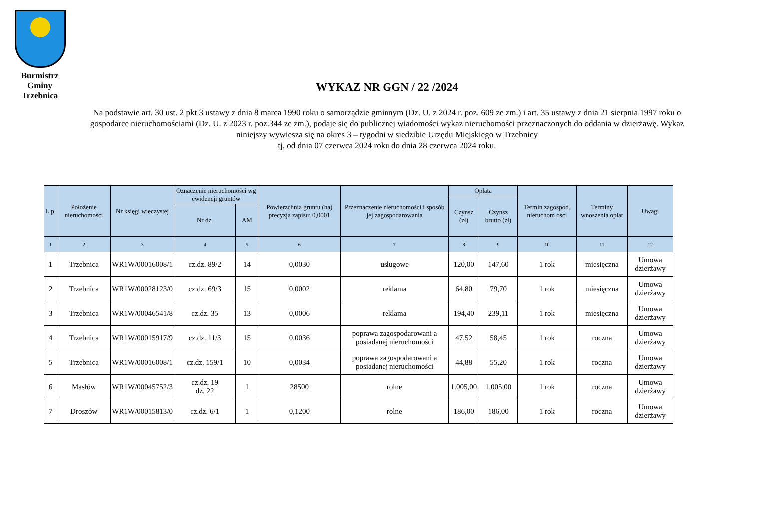Burmistrz Gminy Trzebnica
WYKAZ NR GGN / 22 /2024
Na podstawie art. 30 ust. 2 pkt 3 ustawy z dnia 8 marca 1990 roku o samorządzie gminnym (Dz. U. z 2024 r. poz. 609 ze zm.) i art. 35 ustawy z dnia 21 sierpnia 1997 roku o gospodarce nieruchomościami (Dz. U. z 2023 r. poz.344 ze zm.), podaje się do publicznej wiadomości wykaz nieruchomości przeznaczonych do oddania w dzierżawę. Wykaz niniejszy wywiesza się na okres 3 – tygodni w siedzibie Urzędu Miejskiego w Trzebnicy
tj. od dnia 07 czerwca 2024 roku do dnia 28 czerwca 2024 roku.
| L.p. | Położenie nieruchomości | Nr księgi wieczystej | Oznaczenie nieruchomości wg ewidencji gruntów | | Powierzchnia gruntu (ha) precyzja zapisu: 0,0001 | Przeznaczenie nieruchomości i sposób jej zagospodarowania | Opłata | | Termin zagospod. nieruchom ości | Terminy wnoszenia opłat | Uwagi |
| --- | --- | --- | --- | --- | --- | --- | --- | --- | --- | --- | --- |
| | | | | | | | Czynsz (zł) | Czynsz brutto (zł) | | | |
| | | | Nr dz. | AM | | | | | | | |
| 1 | 2 | 3 | 4 | 5 | 6 | 7 | 8 | 9 | 10 | 11 | 12 |
| 1 | Trzebnica | WR1W/00016008/1 | cz.dz. 89/2 | 14 | 0,0030 | usługowe | 120,00 | 147,60 | 1 rok | miesięczna | Umowa dzierżawy |
| 2 | Trzebnica | WR1W/00028123/0 | cz.dz. 69/3 | 15 | 0,0002 | reklama | 64,80 | 79,70 | 1 rok | miesięczna | Umowa dzierżawy |
| 3 | Trzebnica | WR1W/00046541/8 | cz.dz. 35 | 13 | 0,0006 | reklama | 194,40 | 239,11 | 1 rok | miesięczna | Umowa dzierżawy |
| 4 | Trzebnica | WR1W/00015917/9 | cz.dz. 11/3 | 15 | 0,0036 | poprawa zagospodarowani a posiadanej nieruchomości | 47,52 | 58,45 | 1 rok | roczna | Umowa dzierżawy |
| 5 | Trzebnica | WR1W/00016008/1 | cz.dz. 159/1 | 10 | 0,0034 | poprawa zagospodarowani a posiadanej nieruchomości | 44,88 | 55,20 | 1 rok | roczna | Umowa dzierżawy |
| 6 | Masłów | WR1W/00045752/3 | cz.dz. 19 dz. 22 | 1 | 28500 | rolne | 1.005,00 | 1.005,00 | 1 rok | roczna | Umowa dzierżawy |
| 7 | Droszów | WR1W/00015813/0 | cz.dz. 6/1 | 1 | 0,1200 | rolne | 186,00 | 186,00 | 1 rok | roczna | Umowa dzierżawy |